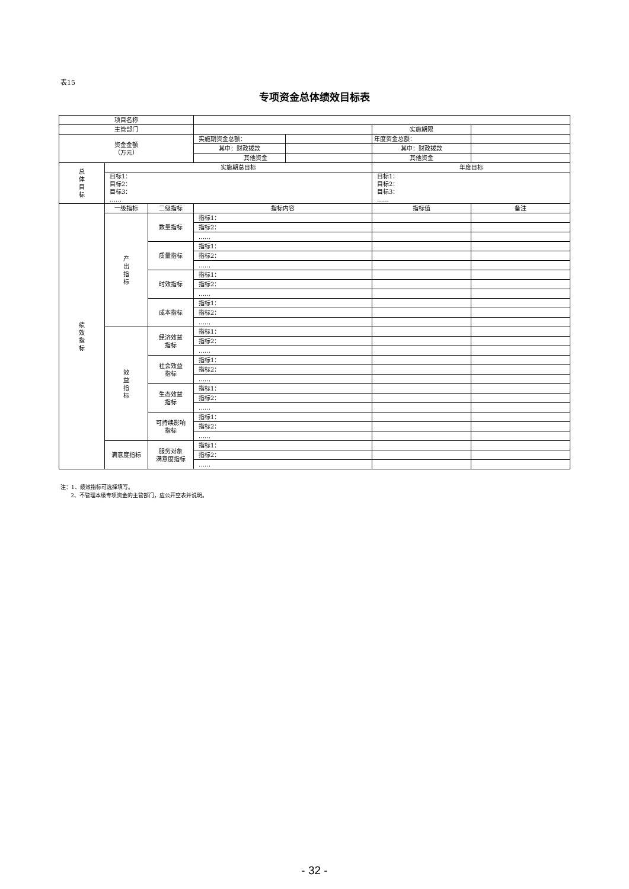表15
专项资金总体绩效目标表
| 项目名称 | | | | | | |
| 主管部门 | | | | | 实施期限 | |
| 资金金额 （万元） | | | 实施期资金总额： | | 年度资金总额： | |
| | | | 其中：财政拨款 | | 其中：财政拨款 | |
| | | | 其他资金 | | 其他资金 | |
| 总 体 目 标 | 实施期总目标 | | | | 年度目标 | |
| | 目标1： 目标2： 目标3： …… | | | | 目标1： 目标2： 目标3： …… | |
| 绩 效 指 标 | 一级指标 | 二级指标 | 指标内容 | | 指标值 | 备注 |
| | 产 出 指 标 | 数量指标 | 指标1： | | | |
| | | | 指标2： | | | |
| | | | …… | | | |
| | | 质量指标 | 指标1： | | | |
| | | | 指标2： | | | |
| | | | …… | | | |
| | | 时效指标 | 指标1： | | | |
| | | | 指标2： | | | |
| | | | …… | | | |
| | | 成本指标 | 指标1： | | | |
| | | | 指标2： | | | |
| | | | …… | | | |
| | 效 益 指 标 | 经济效益 指标 | 指标1： | | | |
| | | | 指标2： | | | |
| | | | …… | | | |
| | | 社会效益 指标 | 指标1： | | | |
| | | | 指标2： | | | |
| | | | …… | | | |
| | | 生态效益 指标 | 指标1： | | | |
| | | | 指标2： | | | |
| | | | …… | | | |
| | | 可持续影响 指标 | 指标1： | | | |
| | | | 指标2： | | | |
| | | | …… | | | |
| | 满意度指标 | 服务对象 满意度指标 | 指标1： | | | |
| | | | 指标2： | | | |
| | | | …… | | | |
注：1、绩效指标可选择填写。
2、不管理本级专项资金的主管部门，应公开空表并说明。
- 32 -